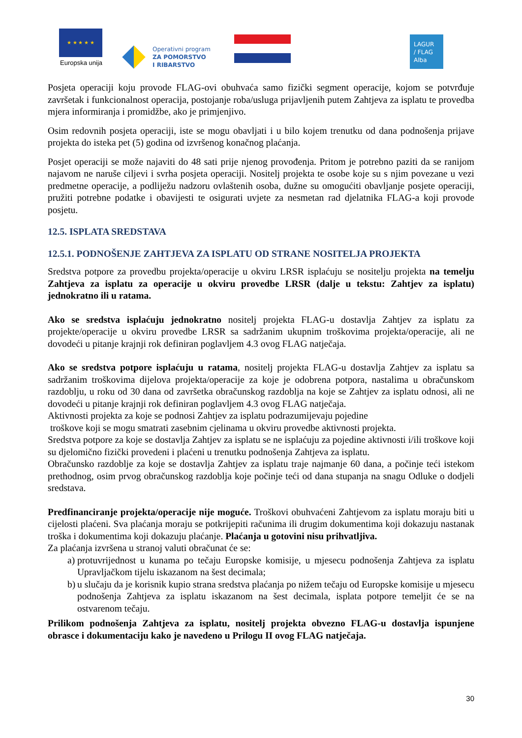★ ★ ★ ★ ★
Europska unija
Operativni program
ZA POMORSTVO
I RIBARSTVO
LAGUR
/ FLAG
Alba
Posjeta operaciji koju provode FLAG-ovi obuhvaća samo fizički segment operacije, kojom se potvrđuje završetak i funkcionalnost operacija, postojanje roba/usluga prijavljenih putem Zahtjeva za isplatu te provedba mjera informiranja i promidžbe, ako je primjenjivo.
Osim redovnih posjeta operaciji, iste se mogu obavljati i u bilo kojem trenutku od dana podnošenja prijave projekta do isteka pet (5) godina od izvršenog konačnog plaćanja.
Posjet operaciji se može najaviti do 48 sati prije njenog provođenja. Pritom je potrebno paziti da se ranijom najavom ne naruše ciljevi i svrha posjeta operaciji. Nositelj projekta te osobe koje su s njim povezane u vezi predmetne operacije, a podliježu nadzoru ovlaštenih osoba, dužne su omogućiti obavljanje posjete operaciji, pružiti potrebne podatke i obavijesti te osigurati uvjete za nesmetan rad djelatnika FLAG-a koji provode posjetu.
12.5. ISPLATA SREDSTAVA
12.5.1. PODNOŠENJE ZAHTJEVA ZA ISPLATU OD STRANE NOSITELJA PROJEKTA
Sredstva potpore za provedbu projekta/operacije u okviru LRSR isplaćuju se nositelju projekta na temelju Zahtjeva za isplatu za operacije u okviru provedbe LRSR (dalje u tekstu: Zahtjev za isplatu) jednokratno ili u ratama.
Ako se sredstva isplaćuju jednokratno nositelj projekta FLAG-u dostavlja Zahtjev za isplatu za projekte/operacije u okviru provedbe LRSR sa sadržanim ukupnim troškovima projekta/operacije, ali ne dovodeći u pitanje krajnji rok definiran poglavljem 4.3 ovog FLAG natječaja.
Ako se sredstva potpore isplaćuju u ratama, nositelj projekta FLAG-u dostavlja Zahtjev za isplatu sa sadržanim troškovima dijelova projekta/operacije za koje je odobrena potpora, nastalima u obračunskom razdoblju, u roku od 30 dana od završetka obračunskog razdoblja na koje se Zahtjev za isplatu odnosi, ali ne dovodeći u pitanje krajnji rok definiran poglavljem 4.3 ovog FLAG natječaja.
Aktivnosti projekta za koje se podnosi Zahtjev za isplatu podrazumijevaju pojedine
troškove koji se mogu smatrati zasebnim cjelinama u okviru provedbe aktivnosti projekta.
Sredstva potpore za koje se dostavlja Zahtjev za isplatu se ne isplaćuju za pojedine aktivnosti i/ili troškove koji su djelomično fizički provedeni i plaćeni u trenutku podnošenja Zahtjeva za isplatu.
Obračunsko razdoblje za koje se dostavlja Zahtjev za isplatu traje najmanje 60 dana, a počinje teći istekom prethodnog, osim prvog obračunskog razdoblja koje počinje teći od dana stupanja na snagu Odluke o dodjeli sredstava.
Predfinanciranje projekta/operacije nije moguće. Troškovi obuhvaćeni Zahtjevom za isplatu moraju biti u cijelosti plaćeni. Sva plaćanja moraju se potkrijepiti računima ili drugim dokumentima koji dokazuju nastanak troška i dokumentima koji dokazuju plaćanje. Plaćanja u gotovini nisu prihvatljiva.
Za plaćanja izvršena u stranoj valuti obračunat će se:
a) protuvrijednost u kunama po tečaju Europske komisije, u mjesecu podnošenja Zahtjeva za isplatu Upravljačkom tijelu iskazanom na šest decimala;
b) u slučaju da je korisnik kupio strana sredstva plaćanja po nižem tečaju od Europske komisije u mjesecu podnošenja Zahtjeva za isplatu iskazanom na šest decimala, isplata potpore temeljit će se na ostvarenom tečaju.
Prilikom podnošenja Zahtjeva za isplatu, nositelj projekta obvezno FLAG-u dostavlja ispunjene obrasce i dokumentaciju kako je navedeno u Prilogu II ovog FLAG natječaja.
30